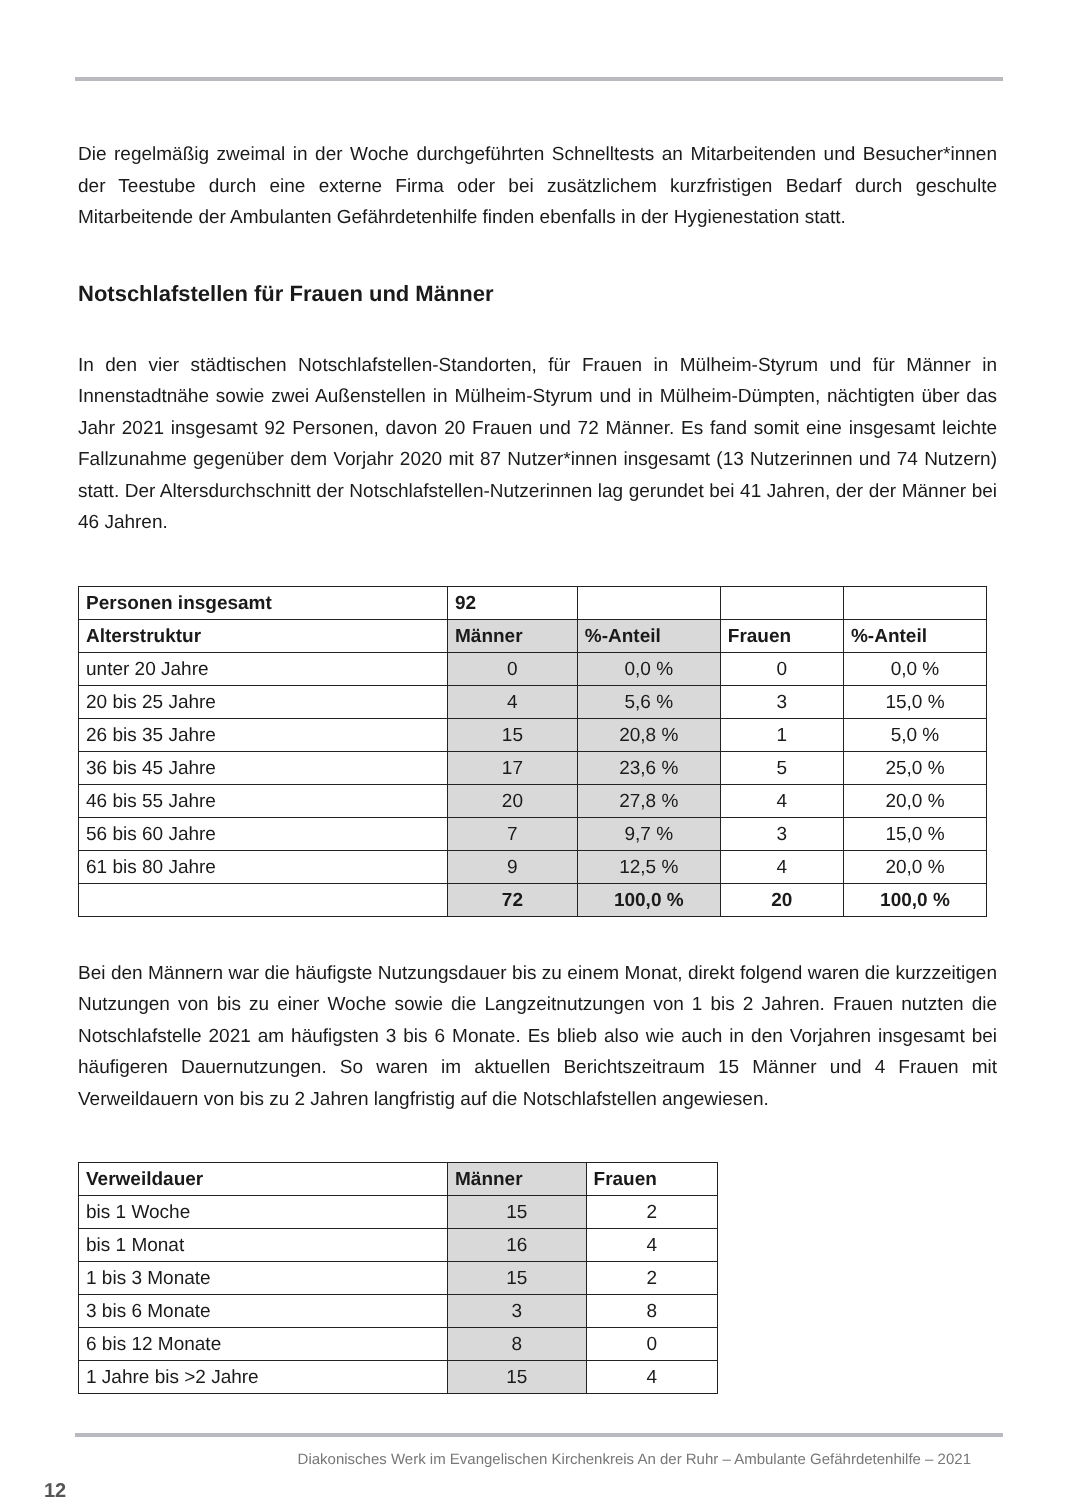Die regelmäßig zweimal in der Woche durchgeführten Schnelltests an Mitarbeitenden und Besucher*innen der Teestube durch eine externe Firma oder bei zusätzlichem kurzfristigen Bedarf durch geschulte Mitarbeitende der Ambulanten Gefährdetenhilfe finden ebenfalls in der Hygienestation statt.
Notschlafstellen für Frauen und Männer
In den vier städtischen Notschlafstellen-Standorten, für Frauen in Mülheim-Styrum und für Männer in Innenstadtnähe sowie zwei Außenstellen in Mülheim-Styrum und in Mülheim-Dümpten, nächtigten über das Jahr 2021 insgesamt 92 Personen, davon 20 Frauen und 72 Männer. Es fand somit eine insgesamt leichte Fallzunahme gegenüber dem Vorjahr 2020 mit 87 Nutzer*innen insgesamt (13 Nutzerinnen und 74 Nutzern) statt. Der Altersdurchschnitt der Notschlafstellen-Nutzerinnen lag gerundet bei 41 Jahren, der der Männer bei 46 Jahren.
| Personen insgesamt | 92 | | | |
| Alterstruktur | Männer | %-Anteil | Frauen | %-Anteil |
| unter 20 Jahre | 0 | 0,0 % | 0 | 0,0 % |
| 20 bis 25 Jahre | 4 | 5,6 % | 3 | 15,0 % |
| 26 bis 35 Jahre | 15 | 20,8 % | 1 | 5,0 % |
| 36 bis 45 Jahre | 17 | 23,6 % | 5 | 25,0 % |
| 46 bis 55 Jahre | 20 | 27,8 % | 4 | 20,0 % |
| 56 bis 60 Jahre | 7 | 9,7 % | 3 | 15,0 % |
| 61 bis 80 Jahre | 9 | 12,5 % | 4 | 20,0 % |
| | 72 | 100,0 % | 20 | 100,0 % |
Bei den Männern war die häufigste Nutzungsdauer bis zu einem Monat, direkt folgend waren die kurzzeitigen Nutzungen von bis zu einer Woche sowie die Langzeitnutzungen von 1 bis 2 Jahren. Frauen nutzten die Notschlafstelle 2021 am häufigsten 3 bis 6 Monate. Es blieb also wie auch in den Vorjahren insgesamt bei häufigeren Dauernutzungen. So waren im aktuellen Berichtszeitraum 15 Männer und 4 Frauen mit Verweildauern von bis zu 2 Jahren langfristig auf die Notschlafstellen angewiesen.
| Verweildauer | Männer | Frauen |
| --- | --- | --- |
| bis 1 Woche | 15 | 2 |
| bis 1 Monat | 16 | 4 |
| 1 bis 3 Monate | 15 | 2 |
| 3 bis 6 Monate | 3 | 8 |
| 6 bis 12 Monate | 8 | 0 |
| 1 Jahre bis >2 Jahre | 15 | 4 |
Diakonisches Werk im Evangelischen Kirchenkreis An der Ruhr – Ambulante Gefährdetenhilfe – 2021
12